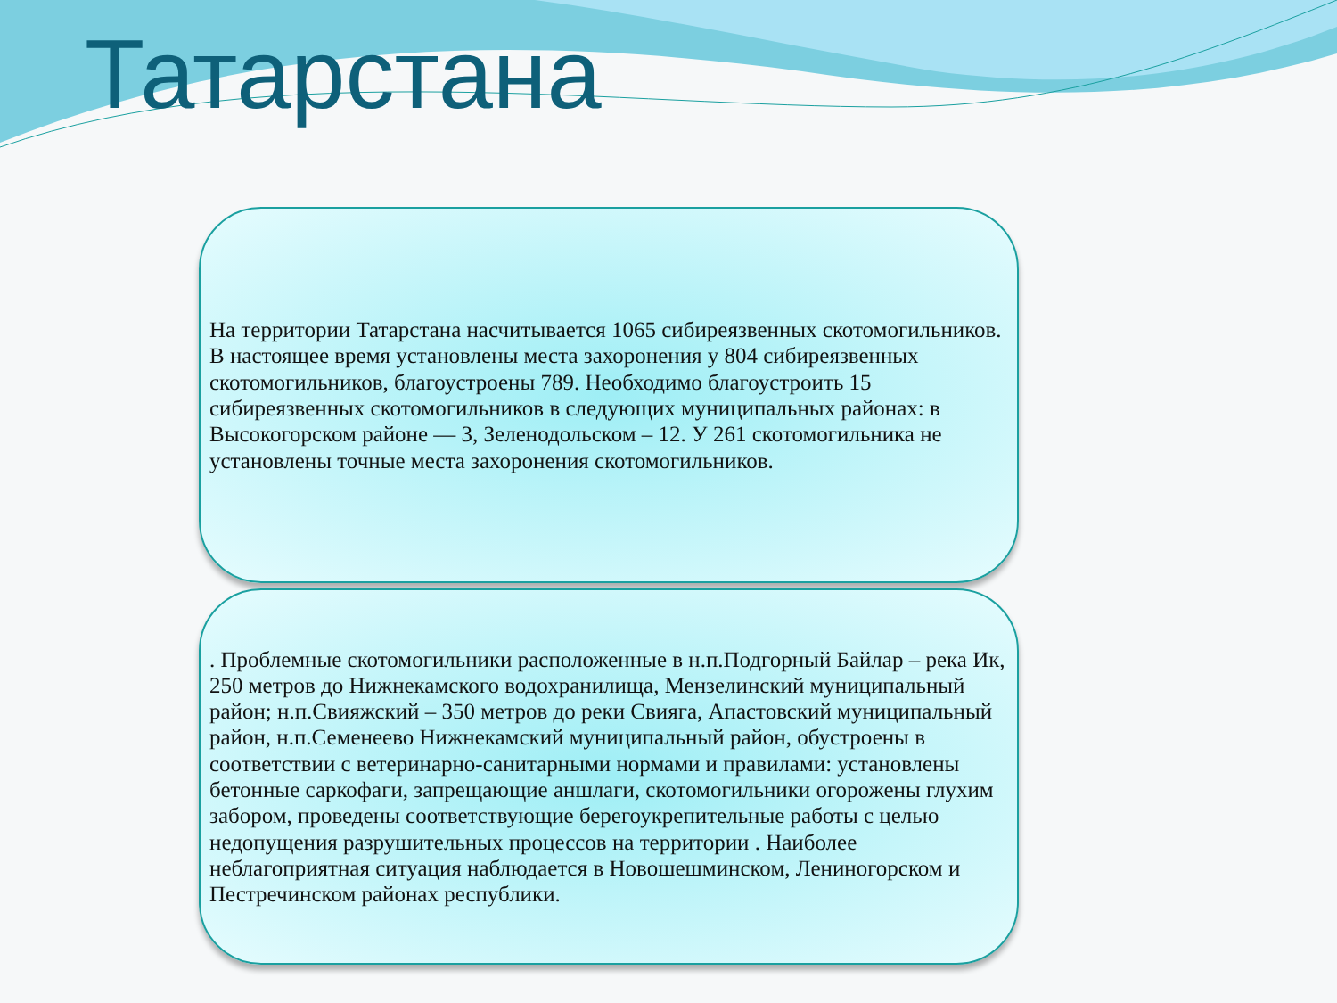Татарстана
На территории Татарстана насчитывается 1065 сибиреязвенных скотомогильников. В настоящее время установлены места захоронения у 804 сибиреязвенных скотомогильников, благоустроены 789. Необходимо благоустроить 15 сибиреязвенных скотомогильников в следующих муниципальных районах: в Высокогорском районе — 3, Зеленодольском – 12. У 261 скотомогильника не установлены точные места захоронения скотомогильников.
. Проблемные скотомогильники расположенные в н.п.Подгорный Байлар – река Ик, 250 метров до Нижнекамского водохранилища, Мензелинский муниципальный район; н.п.Свияжский – 350 метров до реки Свияга, Апастовский муниципальный район, н.п.Семенеево Нижнекамский муниципальный район, обустроены в соответствии с ветеринарно-санитарными нормами и правилами: установлены бетонные саркофаги, запрещающие аншлаги, скотомогильники огорожены глухим забором, проведены соответствующие берегоукрепительные работы с целью недопущения разрушительных процессов на территории . Наиболее неблагоприятная ситуация наблюдается в Новошешминском, Лениногорском и Пестречинском районах республики.